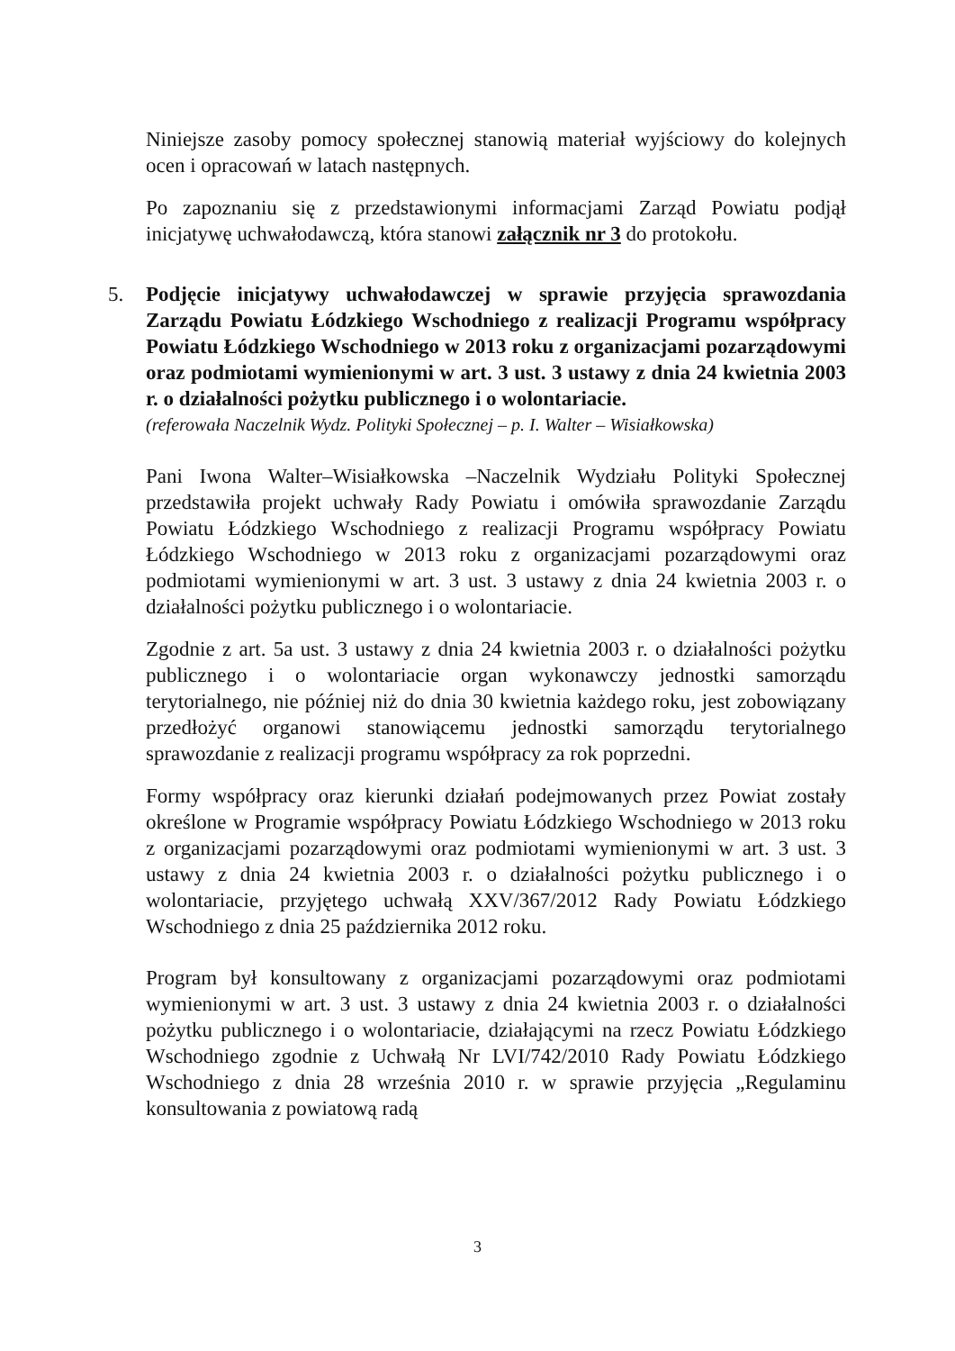Niniejsze zasoby pomocy społecznej stanowią materiał wyjściowy do kolejnych ocen i opracowań w latach następnych.
Po zapoznaniu się z przedstawionymi informacjami Zarząd Powiatu podjął inicjatywę uchwałodawczą, która stanowi załącznik nr 3 do protokołu.
5. Podjęcie inicjatywy uchwałodawczej w sprawie przyjęcia sprawozdania Zarządu Powiatu Łódzkiego Wschodniego z realizacji Programu współpracy Powiatu Łódzkiego Wschodniego w 2013 roku z organizacjami pozarządowymi oraz podmiotami wymienionymi w art. 3 ust. 3 ustawy z dnia 24 kwietnia 2003 r. o działalności pożytku publicznego i o wolontariacie.
(referowała Naczelnik Wydz. Polityki Społecznej – p. I. Walter – Wisiałkowska)
Pani Iwona Walter–Wisiałkowska –Naczelnik Wydziału Polityki Społecznej przedstawiła projekt uchwały Rady Powiatu i omówiła sprawozdanie Zarządu Powiatu Łódzkiego Wschodniego z realizacji Programu współpracy Powiatu Łódzkiego Wschodniego w 2013 roku z organizacjami pozarządowymi oraz podmiotami wymienionymi w art. 3 ust. 3 ustawy z dnia 24 kwietnia 2003 r. o działalności pożytku publicznego i o wolontariacie.
Zgodnie z art. 5a ust. 3 ustawy z dnia 24 kwietnia 2003 r. o działalności pożytku publicznego i o wolontariacie organ wykonawczy jednostki samorządu terytorialnego, nie później niż do dnia 30 kwietnia każdego roku, jest zobowiązany przedłożyć organowi stanowiącemu jednostki samorządu terytorialnego sprawozdanie z realizacji programu współpracy za rok poprzedni.
Formy współpracy oraz kierunki działań podejmowanych przez Powiat zostały określone w Programie współpracy Powiatu Łódzkiego Wschodniego w 2013 roku z organizacjami pozarządowymi oraz podmiotami wymienionymi w art. 3 ust. 3 ustawy z dnia 24 kwietnia 2003 r. o działalności pożytku publicznego i o wolontariacie, przyjętego uchwałą XXV/367/2012 Rady Powiatu Łódzkiego Wschodniego z dnia 25 października 2012 roku.
Program był konsultowany z organizacjami pozarządowymi oraz podmiotami wymienionymi w art. 3 ust. 3 ustawy z dnia 24 kwietnia 2003 r. o działalności pożytku publicznego i o wolontariacie, działającymi na rzecz Powiatu Łódzkiego Wschodniego zgodnie z Uchwałą Nr LVI/742/2010 Rady Powiatu Łódzkiego Wschodniego z dnia 28 września 2010 r. w sprawie przyjęcia „Regulaminu konsultowania z powiatową radą
3